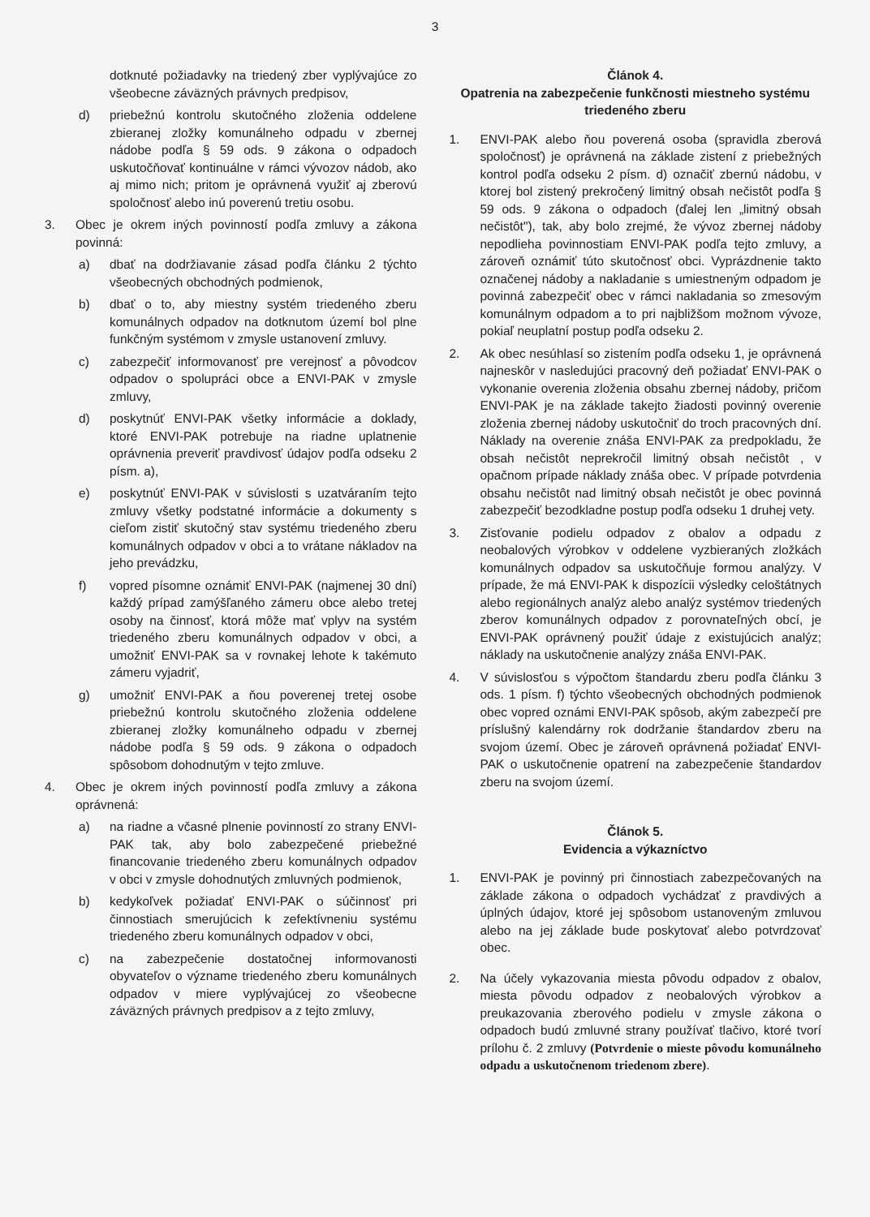3
dotknuté požiadavky na triedený zber vyplývajúce zo všeobecne záväzných právnych predpisov,
d) priebežnú kontrolu skutočného zloženia oddelene zbieranej zložky komunálneho odpadu v zbernej nádobe podľa § 59 ods. 9 zákona o odpadoch uskutočňovať kontinuálne v rámci vývozov nádob, ako aj mimo nich; pritom je oprávnená využiť aj zberovú spoločnosť alebo inú poverenú tretiu osobu.
3. Obec je okrem iných povinností podľa zmluvy a zákona povinná:
a) dbať na dodržiavanie zásad podľa článku 2 týchto všeobecných obchodných podmienok,
b) dbať o to, aby miestny systém triedeného zberu komunálnych odpadov na dotknutom území bol plne funkčným systémom v zmysle ustanovení zmluvy.
c) zabezpečiť informovanosť pre verejnosť a pôvodcov odpadov o spolupráci obce a ENVI-PAK v zmysle zmluvy,
d) poskytnúť ENVI-PAK všetky informácie a doklady, ktoré ENVI-PAK potrebuje na riadne uplatnenie oprávnenia preveriť pravdivosť údajov podľa odseku 2 písm. a),
e) poskytnúť ENVI-PAK v súvislosti s uzatváraním tejto zmluvy všetky podstatné informácie a dokumenty s cieľom zistiť skutočný stav systému triedeného zberu komunálnych odpadov v obci a to vrátane nákladov na jeho prevádzku,
f) vopred písomne oznámiť ENVI-PAK (najmenej 30 dní) každý prípad zamýšľaného zámeru obce alebo tretej osoby na činnosť, ktorá môže mať vplyv na systém triedeného zberu komunálnych odpadov v obci, a umožniť ENVI-PAK sa v rovnakej lehote k takémuto zámeru vyjadriť,
g) umožniť ENVI-PAK a ňou poverenej tretej osobe priebežnú kontrolu skutočného zloženia oddelene zbieranej zložky komunálneho odpadu v zbernej nádobe podľa § 59 ods. 9 zákona o odpadoch spôsobom dohodnutým v tejto zmluve.
4. Obec je okrem iných povinností podľa zmluvy a zákona oprávnená:
a) na riadne a včasné plnenie povinností zo strany ENVI-PAK tak, aby bolo zabezpečené priebežné financovanie triedeného zberu komunálnych odpadov v obci v zmysle dohodnutých zmluvných podmienok,
b) kedykoľvek požiadať ENVI-PAK o súčinnosť pri činnostiach smerujúcich k zefektívneniu systému triedeného zberu komunálnych odpadov v obci,
c) na zabezpečenie dostatočnej informovanosti obyvateľov o význame triedeného zberu komunálnych odpadov v miere vyplývajúcej zo všeobecne záväzných právnych predpisov a z tejto zmluvy,
Článok 4.
Opatrenia na zabezpečenie funkčnosti miestneho systému triedeného zberu
1. ENVI-PAK alebo ňou poverená osoba (spravidla zberová spoločnosť) je oprávnená na základe zistení z priebežných kontrol podľa odseku 2 písm. d) označiť zbernú nádobu, v ktorej bol zistený prekročený limitný obsah nečistôt podľa § 59 ods. 9 zákona o odpadoch (ďalej len „limitný obsah nečistôt"), tak, aby bolo zrejmé, že vývoz zbernej nádoby nepodlieha povinnostiam ENVI-PAK podľa tejto zmluvy, a zároveň oznámiť túto skutočnosť obci. Vyprázdnenie takto označenej nádoby a nakladanie s umiestneným odpadom je povinná zabezpečiť obec v rámci nakladania so zmesovým komunálnym odpadom a to pri najbližšom možnom vývoze, pokiaľ neuplatní postup podľa odseku 2.
2. Ak obec nesúhlasí so zistením podľa odseku 1, je oprávnená najneskôr v nasledujúci pracovný deň požiadať ENVI-PAK o vykonanie overenia zloženia obsahu zbernej nádoby, pričom ENVI-PAK je na základe takejto žiadosti povinný overenie zloženia zbernej nádoby uskutočniť do troch pracovných dní. Náklady na overenie znáša ENVI-PAK za predpokladu, že obsah nečistôt neprekročil limitný obsah nečistôt , v opačnom prípade náklady znáša obec. V prípade potvrdenia obsahu nečistôt nad limitný obsah nečistôt je obec povinná zabezpečiť bezodkladne postup podľa odseku 1 druhej vety.
3. Zisťovanie podielu odpadov z obalov a odpadu z neobalových výrobkov v oddelene vyzbieraných zložkách komunálnych odpadov sa uskutočňuje formou analýzy. V prípade, že má ENVI-PAK k dispozícii výsledky celoštátnych alebo regionálnych analýz alebo analýz systémov triedených zberov komunálnych odpadov z porovnateľných obcí, je ENVI-PAK oprávnený použiť údaje z existujúcich analýz; náklady na uskutočnenie analýzy znáša ENVI-PAK.
4. V súvislosťou s výpočtom štandardu zberu podľa článku 3 ods. 1 písm. f) týchto všeobecných obchodných podmienok obec vopred oznámi ENVI-PAK spôsob, akým zabezpečí pre príslušný kalendárny rok dodržanie štandardov zberu na svojom území. Obec je zároveň oprávnená požiadať ENVI-PAK o uskutočnenie opatrení na zabezpečenie štandardov zberu na svojom území.
Článok 5.
Evidencia a výkazníctvo
1. ENVI-PAK je povinný pri činnostiach zabezpečovaných na základe zákona o odpadoch vychádzať z pravdivých a úplných údajov, ktoré jej spôsobom ustanoveným zmluvou alebo na jej základe bude poskytovať alebo potvrdzovať obec.
2. Na účely vykazovania miesta pôvodu odpadov z obalov, miesta pôvodu odpadov z neobalových výrobkov a preukazovania zberového podielu v zmysle zákona o odpadoch budú zmluvné strany používať tlačivo, ktoré tvorí prílohu č. 2 zmluvy (Potvrdenie o mieste pôvodu komunálneho odpadu a uskutočnenom triedenom zbere).